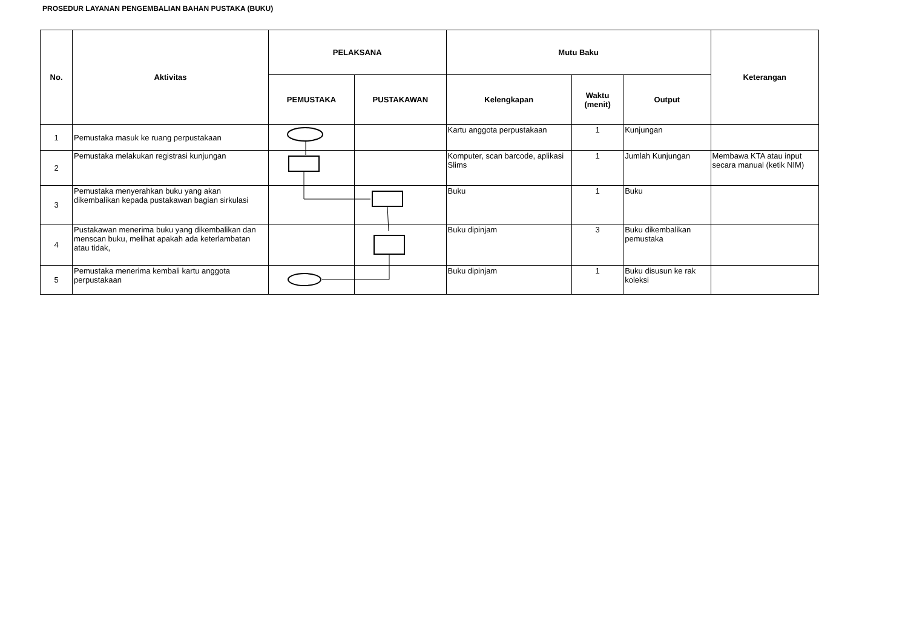PROSEDUR LAYANAN PENGEMBALIAN BAHAN PUSTAKA (BUKU)
| No. | Aktivitas | PELAKSANA | | Mutu Baku | | | Keterangan |
| --- | --- | --- | --- | --- | --- | --- | --- |
| | | PEMUSTAKA | PUSTAKAWAN | Kelengkapan | Waktu (menit) | Output | |
| 1 | Pemustaka masuk ke ruang perpustakaan | | | Kartu anggota perpustakaan | 1 | Kunjungan | |
| 2 | Pemustaka melakukan registrasi kunjungan | | | Komputer, scan barcode, aplikasi Slims | 1 | Jumlah Kunjungan | Membawa KTA atau input secara manual (ketik NIM) |
| 3 | Pemustaka menyerahkan buku yang akan dikembalikan kepada pustakawan bagian sirkulasi | | | Buku | 1 | Buku | |
| 4 | Pustakawan menerima buku yang dikembalikan dan menscan buku, melihat apakah ada keterlambatan atau tidak, | | | Buku dipinjam | 3 | Buku dikembalikan pemustaka | |
| 5 | Pemustaka menerima kembali kartu anggota perpustakaan | | | Buku dipinjam | 1 | Buku disusun ke rak koleksi | |